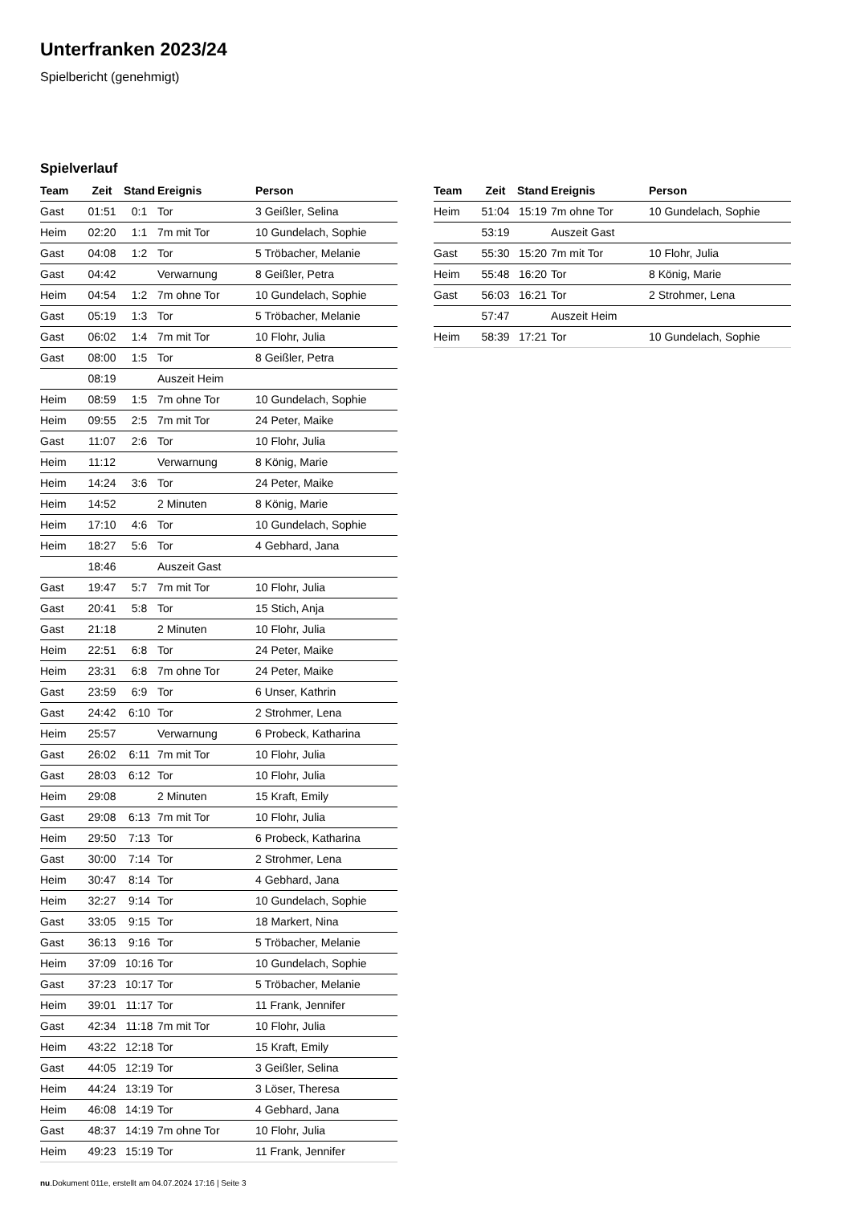Unterfranken 2023/24
Spielbericht (genehmigt)
Spielverlauf
| Team | Zeit | Stand | Ereignis | Person |
| --- | --- | --- | --- | --- |
| Gast | 01:51 | 0:1 | Tor | 3 Geißler, Selina |
| Heim | 02:20 | 1:1 | 7m mit Tor | 10 Gundelach, Sophie |
| Gast | 04:08 | 1:2 | Tor | 5 Tröbacher, Melanie |
| Gast | 04:42 | | Verwarnung | 8 Geißler, Petra |
| Heim | 04:54 | 1:2 | 7m ohne Tor | 10 Gundelach, Sophie |
| Gast | 05:19 | 1:3 | Tor | 5 Tröbacher, Melanie |
| Gast | 06:02 | 1:4 | 7m mit Tor | 10 Flohr, Julia |
| Gast | 08:00 | 1:5 | Tor | 8 Geißler, Petra |
| | 08:19 | | Auszeit Heim | |
| Heim | 08:59 | 1:5 | 7m ohne Tor | 10 Gundelach, Sophie |
| Heim | 09:55 | 2:5 | 7m mit Tor | 24 Peter, Maike |
| Gast | 11:07 | 2:6 | Tor | 10 Flohr, Julia |
| Heim | 11:12 | | Verwarnung | 8 König, Marie |
| Heim | 14:24 | 3:6 | Tor | 24 Peter, Maike |
| Heim | 14:52 | | 2 Minuten | 8 König, Marie |
| Heim | 17:10 | 4:6 | Tor | 10 Gundelach, Sophie |
| Heim | 18:27 | 5:6 | Tor | 4 Gebhard, Jana |
| | 18:46 | | Auszeit Gast | |
| Gast | 19:47 | 5:7 | 7m mit Tor | 10 Flohr, Julia |
| Gast | 20:41 | 5:8 | Tor | 15 Stich, Anja |
| Gast | 21:18 | | 2 Minuten | 10 Flohr, Julia |
| Heim | 22:51 | 6:8 | Tor | 24 Peter, Maike |
| Heim | 23:31 | 6:8 | 7m ohne Tor | 24 Peter, Maike |
| Gast | 23:59 | 6:9 | Tor | 6 Unser, Kathrin |
| Gast | 24:42 | 6:10 | Tor | 2 Strohmer, Lena |
| Heim | 25:57 | | Verwarnung | 6 Probeck, Katharina |
| Gast | 26:02 | 6:11 | 7m mit Tor | 10 Flohr, Julia |
| Gast | 28:03 | 6:12 | Tor | 10 Flohr, Julia |
| Heim | 29:08 | | 2 Minuten | 15 Kraft, Emily |
| Gast | 29:08 | 6:13 | 7m mit Tor | 10 Flohr, Julia |
| Heim | 29:50 | 7:13 | Tor | 6 Probeck, Katharina |
| Gast | 30:00 | 7:14 | Tor | 2 Strohmer, Lena |
| Heim | 30:47 | 8:14 | Tor | 4 Gebhard, Jana |
| Heim | 32:27 | 9:14 | Tor | 10 Gundelach, Sophie |
| Gast | 33:05 | 9:15 | Tor | 18 Markert, Nina |
| Gast | 36:13 | 9:16 | Tor | 5 Tröbacher, Melanie |
| Heim | 37:09 | 10:16 | Tor | 10 Gundelach, Sophie |
| Gast | 37:23 | 10:17 | Tor | 5 Tröbacher, Melanie |
| Heim | 39:01 | 11:17 | Tor | 11 Frank, Jennifer |
| Gast | 42:34 | 11:18 | 7m mit Tor | 10 Flohr, Julia |
| Heim | 43:22 | 12:18 | Tor | 15 Kraft, Emily |
| Gast | 44:05 | 12:19 | Tor | 3 Geißler, Selina |
| Heim | 44:24 | 13:19 | Tor | 3 Löser, Theresa |
| Heim | 46:08 | 14:19 | Tor | 4 Gebhard, Jana |
| Gast | 48:37 | 14:19 | 7m ohne Tor | 10 Flohr, Julia |
| Heim | 49:23 | 15:19 | Tor | 11 Frank, Jennifer |
| Team | Zeit | Stand | Ereignis | Person |
| --- | --- | --- | --- | --- |
| Heim | 51:04 | 15:19 | 7m ohne Tor | 10 Gundelach, Sophie |
| | 53:19 | | Auszeit Gast | |
| Gast | 55:30 | 15:20 | 7m mit Tor | 10 Flohr, Julia |
| Heim | 55:48 | 16:20 | Tor | 8 König, Marie |
| Gast | 56:03 | 16:21 | Tor | 2 Strohmer, Lena |
| | 57:47 | | Auszeit Heim | |
| Heim | 58:39 | 17:21 | Tor | 10 Gundelach, Sophie |
nu.Dokument 011e, erstellt am 04.07.2024 17:16 | Seite 3